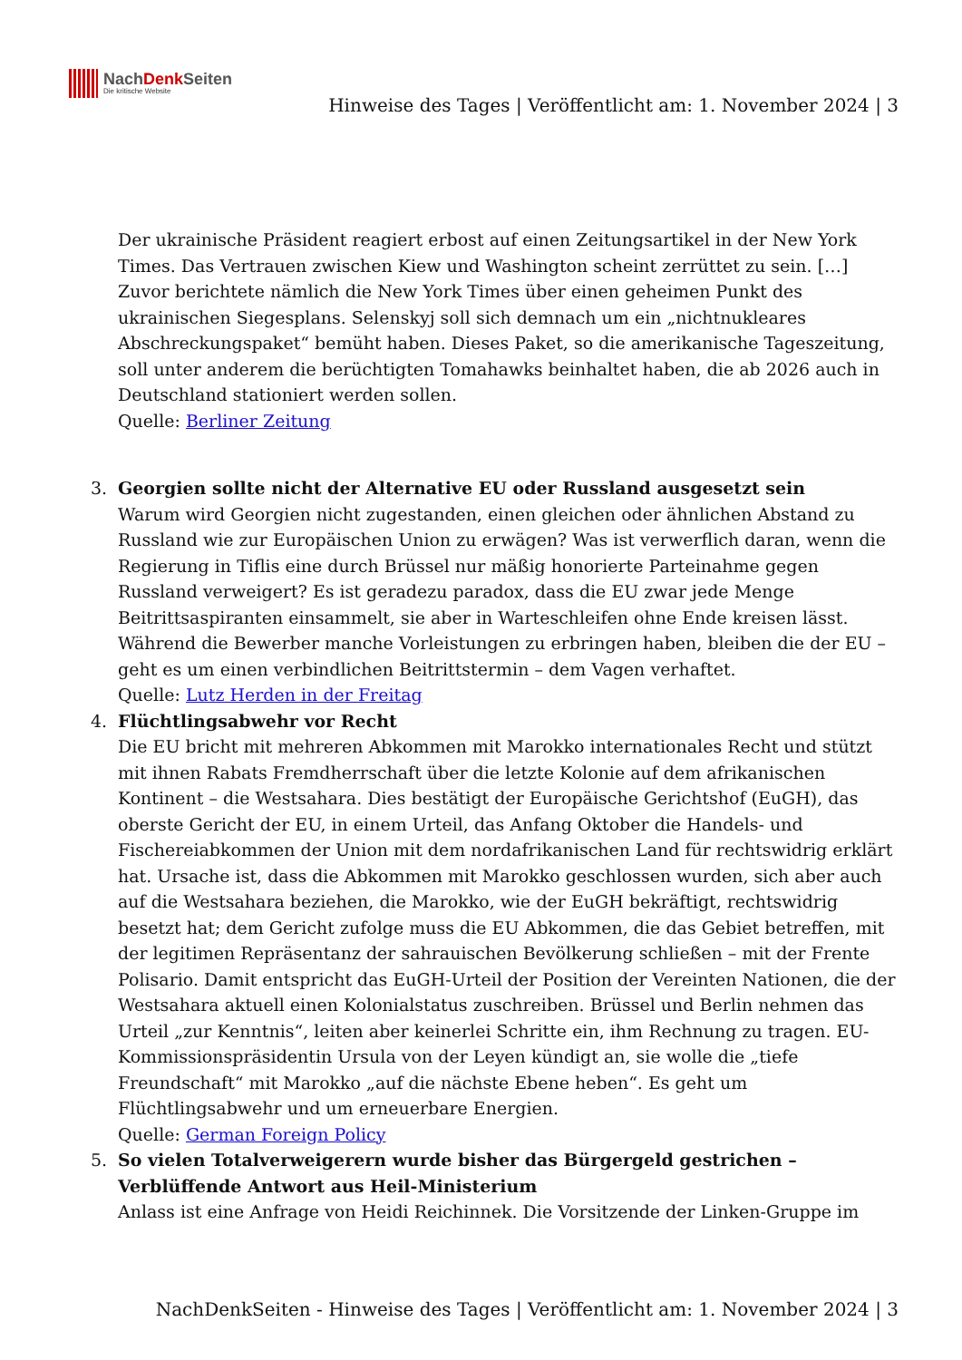NachDenk Seiten
Die kritische Website
Hinweise des Tages | Veröffentlicht am: 1. November 2024 | 3
Der ukrainische Präsident reagiert erbost auf einen Zeitungsartikel in der New York Times. Das Vertrauen zwischen Kiew und Washington scheint zerrüttet zu sein. […] Zuvor berichtete nämlich die New York Times über einen geheimen Punkt des ukrainischen Siegesplans. Selenskyj soll sich demnach um ein „nichtnukleares Abschreckungspaket“ bemüht haben. Dieses Paket, so die amerikanische Tageszeitung, soll unter anderem die berüchtigten Tomahawks beinhaltet haben, die ab 2026 auch in Deutschland stationiert werden sollen.
Quelle: Berliner Zeitung
3. Georgien sollte nicht der Alternative EU oder Russland ausgesetzt sein
Warum wird Georgien nicht zugestanden, einen gleichen oder ähnlichen Abstand zu Russland wie zur Europäischen Union zu erwägen? Was ist verwerflich daran, wenn die Regierung in Tiflis eine durch Brüssel nur mäßig honorierte Parteinahme gegen Russland verweigert? Es ist geradezu paradox, dass die EU zwar jede Menge Beitrittsaspiranten einsammelt, sie aber in Warteschleifen ohne Ende kreisen lässt. Während die Bewerber manche Vorleistungen zu erbringen haben, bleiben die der EU – geht es um einen verbindlichen Beitrittstermin – dem Vagen verhaftet.
Quelle: Lutz Herden in der Freitag
4. Flüchtlingsabwehr vor Recht
Die EU bricht mit mehreren Abkommen mit Marokko internationales Recht und stützt mit ihnen Rabats Fremdherrschaft über die letzte Kolonie auf dem afrikanischen Kontinent – die Westsahara. Dies bestätigt der Europäische Gerichtshof (EuGH), das oberste Gericht der EU, in einem Urteil, das Anfang Oktober die Handels- und Fischereiabkommen der Union mit dem nordafrikanischen Land für rechtswidrig erklärt hat. Ursache ist, dass die Abkommen mit Marokko geschlossen wurden, sich aber auch auf die Westsahara beziehen, die Marokko, wie der EuGH bekräftigt, rechtswidrig besetzt hat; dem Gericht zufolge muss die EU Abkommen, die das Gebiet betreffen, mit der legitimen Repräsentanz der sahrauischen Bevölkerung schließen – mit der Frente Polisario. Damit entspricht das EuGH-Urteil der Position der Vereinten Nationen, die der Westsahara aktuell einen Kolonialstatus zuschreiben. Brüssel und Berlin nehmen das Urteil „zur Kenntnis“, leiten aber keinerlei Schritte ein, ihm Rechnung zu tragen. EU-Kommissionspräsidentin Ursula von der Leyen kündigt an, sie wolle die „tiefe Freundschaft“ mit Marokko „auf die nächste Ebene heben“. Es geht um Flüchtlingsabwehr und um erneuerbare Energien.
Quelle: German Foreign Policy
5. So vielen Totalverweigerern wurde bisher das Bürgergeld gestrichen – Verblüffende Antwort aus Heil-Ministerium
Anlass ist eine Anfrage von Heidi Reichinnek. Die Vorsitzende der Linken-Gruppe im
NachDenkSeiten - Hinweise des Tages | Veröffentlicht am: 1. November 2024 | 3